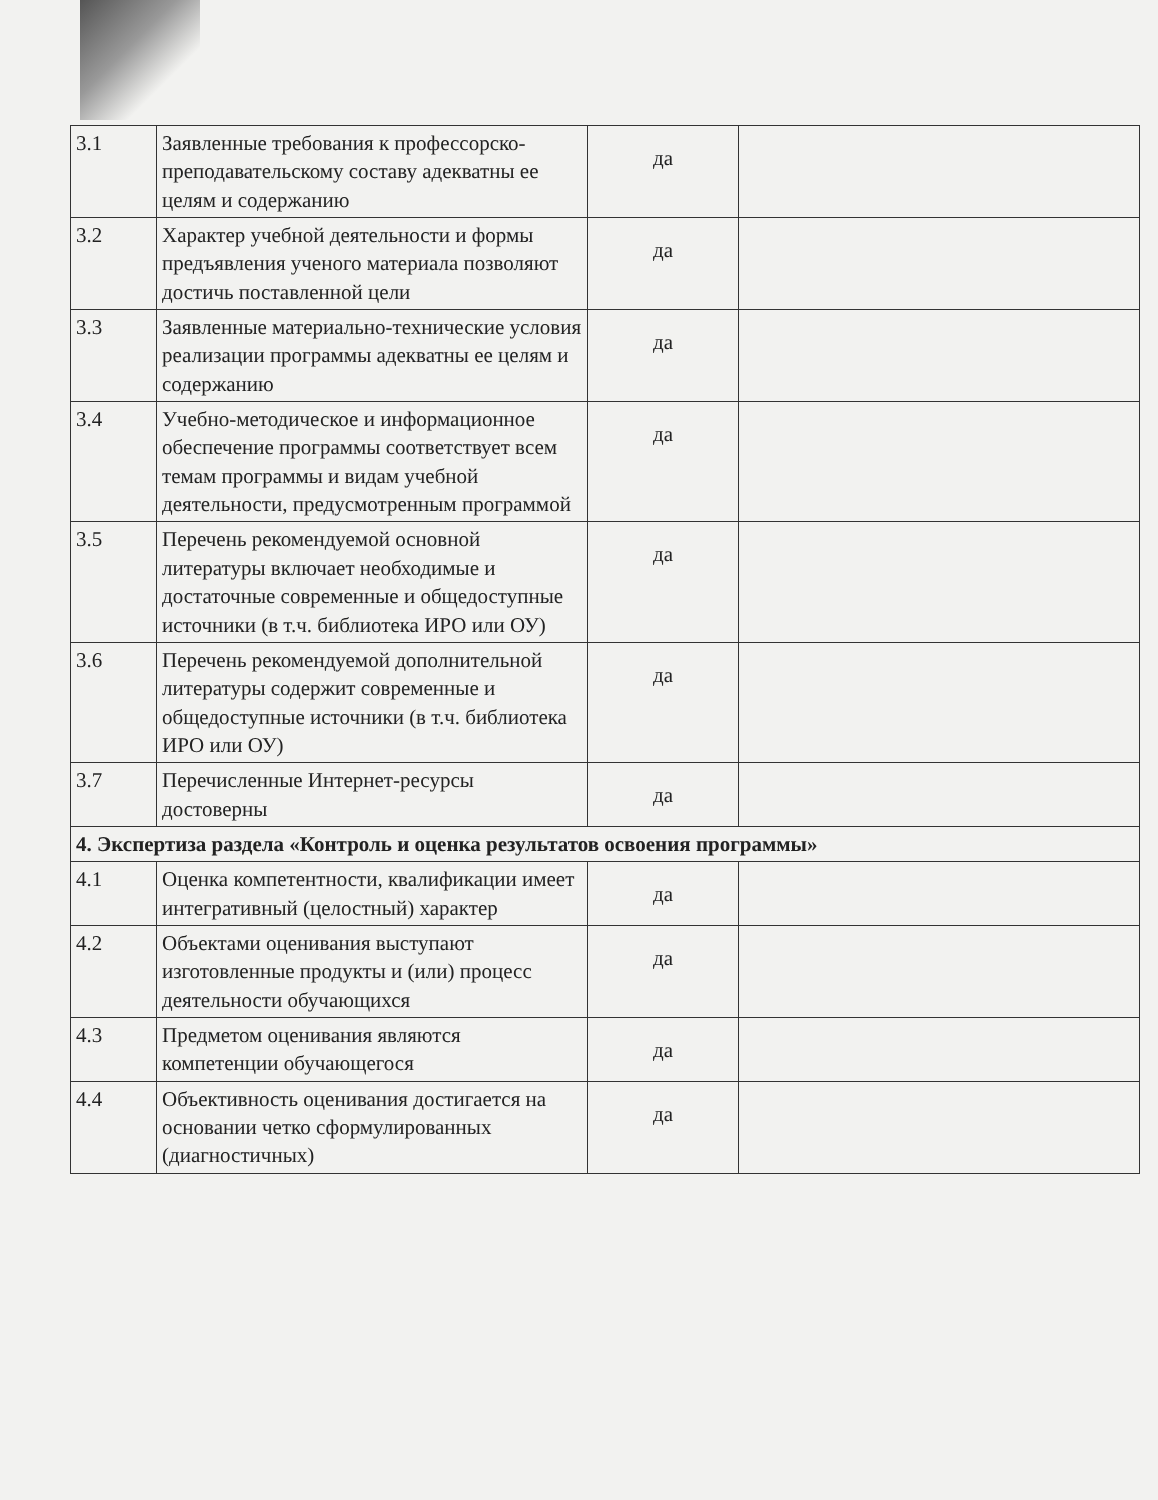| 3.1 | Заявленные требования к профессорско-преподавательскому составу адекватны ее целям и содержанию | да | |
| 3.2 | Характер учебной деятельности и формы предъявления ученого материала позволяют достичь поставленной цели | да | |
| 3.3 | Заявленные материально-технические условия реализации программы адекватны ее целям и содержанию | да | |
| 3.4 | Учебно-методическое и информационное обеспечение программы соответствует всем темам программы и видам учебной деятельности, предусмотренным программой | да | |
| 3.5 | Перечень рекомендуемой основной литературы включает необходимые и достаточные современные и общедоступные источники (в т.ч. библиотека ИРО или ОУ) | да | |
| 3.6 | Перечень рекомендуемой дополнительной литературы содержит современные и общедоступные источники (в т.ч. библиотека ИРО или ОУ) | да | |
| 3.7 | Перечисленные Интернет-ресурсы достоверны | да | |
| 4. Экспертиза раздела «Контроль и оценка результатов освоения программы» | | | |
| 4.1 | Оценка компетентности, квалификации имеет интегративный (целостный) характер | да | |
| 4.2 | Объектами оценивания выступают изготовленные продукты и (или) процесс деятельности обучающихся | да | |
| 4.3 | Предметом оценивания являются компетенции обучающегося | да | |
| 4.4 | Объективность оценивания достигается на основании четко сформулированных (диагностичных) | да | |